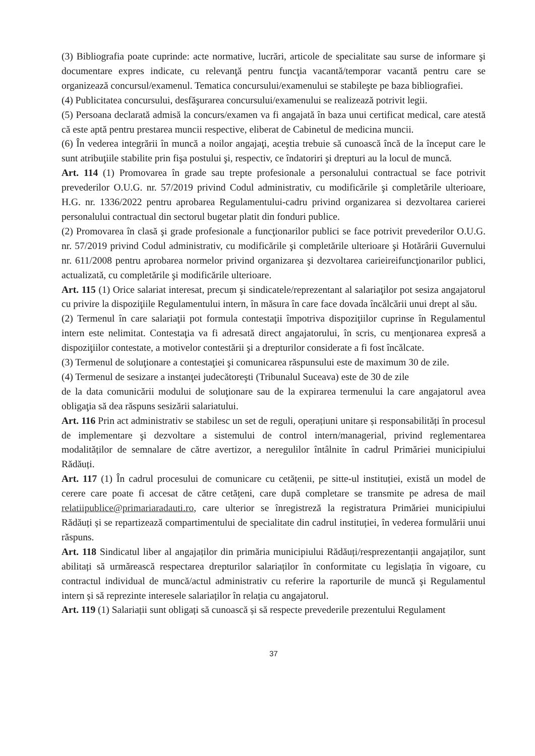(3) Bibliografia poate cuprinde: acte normative, lucrări, articole de specialitate sau surse de informare şi documentare expres indicate, cu relevanţă pentru funcţia vacantă/temporar vacantă pentru care se organizează concursul/examenul. Tematica concursului/examenului se stabileşte pe baza bibliografiei.
(4) Publicitatea concursului, desfăşurarea concursului/examenului se realizează potrivit legii.
(5) Persoana declarată admisă la concurs/examen va fi angajată în baza unui certificat medical, care atestă că este aptă pentru prestarea muncii respective, eliberat de Cabinetul de medicina muncii.
(6) În vederea integrării în muncă a noilor angajaţi, aceştia trebuie să cunoască încă de la început care le sunt atribuţiile stabilite prin fişa postului şi, respectiv, ce îndatoriri şi drepturi au la locul de muncă.
Art. 114 (1) Promovarea în grade sau trepte profesionale a personalului contractual se face potrivit prevederilor O.U.G. nr. 57/2019 privind Codul administrativ, cu modificările şi completările ulterioare, H.G. nr. 1336/2022 pentru aprobarea Regulamentului-cadru privind organizarea si dezvoltarea carierei personalului contractual din sectorul bugetar platit din fonduri publice.
(2) Promovarea în clasă şi grade profesionale a funcţionarilor publici se face potrivit prevederilor O.U.G. nr. 57/2019 privind Codul administrativ, cu modificările şi completările ulterioare şi Hotărârii Guvernului nr. 611/2008 pentru aprobarea normelor privind organizarea şi dezvoltarea carieireifuncţionarilor publici, actualizată, cu completările şi modificările ulterioare.
Art. 115 (1) Orice salariat interesat, precum şi sindicatele/reprezentant al salariaţilor pot sesiza angajatorul cu privire la dispoziţiile Regulamentului intern, în măsura în care face dovada încălcării unui drept al său.
(2) Termenul în care salariaţii pot formula contestaţii împotriva dispoziţiilor cuprinse în Regulamentul intern este nelimitat. Contestaţia va fi adresată direct angajatorului, în scris, cu menţionarea expresă a dispoziţiilor contestate, a motivelor contestării şi a drepturilor considerate a fi fost încălcate.
(3) Termenul de soluţionare a contestaţiei şi comunicarea răspunsului este de maximum 30 de zile.
(4) Termenul de sesizare a instanţei judecătoreşti (Tribunalul Suceava) este de 30 de zile
de la data comunicării modului de soluţionare sau de la expirarea termenului la care angajatorul avea obligaţia să dea răspuns sesizării salariatului.
Art. 116 Prin act administrativ se stabilesc un set de reguli, operațiuni unitare și responsabilități în procesul de implementare şi dezvoltare a sistemului de control intern/managerial, privind reglementarea modalităților de semnalare de către avertizor, a neregulilor întâlnite în cadrul Primăriei municipiului Rădăuți.
Art. 117 (1) În cadrul procesului de comunicare cu cetățenii, pe sitte-ul instituției, există un model de cerere care poate fi accesat de către cetățeni, care după completare se transmite pe adresa de mail relatiipublice@primariaradauti.ro, care ulterior se înregistreză la registratura Primăriei municipiului Rădăuți și se repartizează compartimentului de specialitate din cadrul instituției, în vederea formulării unui răspuns.
Art. 118 Sindicatul liber al angajaților din primăria municipiului Rădăuți/resprezentanții angajaților, sunt abilitați să urmărească respectarea drepturilor salariaților în conformitate cu legislația în vigoare, cu contractul individual de muncă/actul administrativ cu referire la raporturile de muncă şi Regulamentul intern și să reprezinte interesele salariaților în relația cu angajatorul.
Art. 119 (1) Salariații sunt obligați să cunoască și să respecte prevederile prezentului Regulament
37